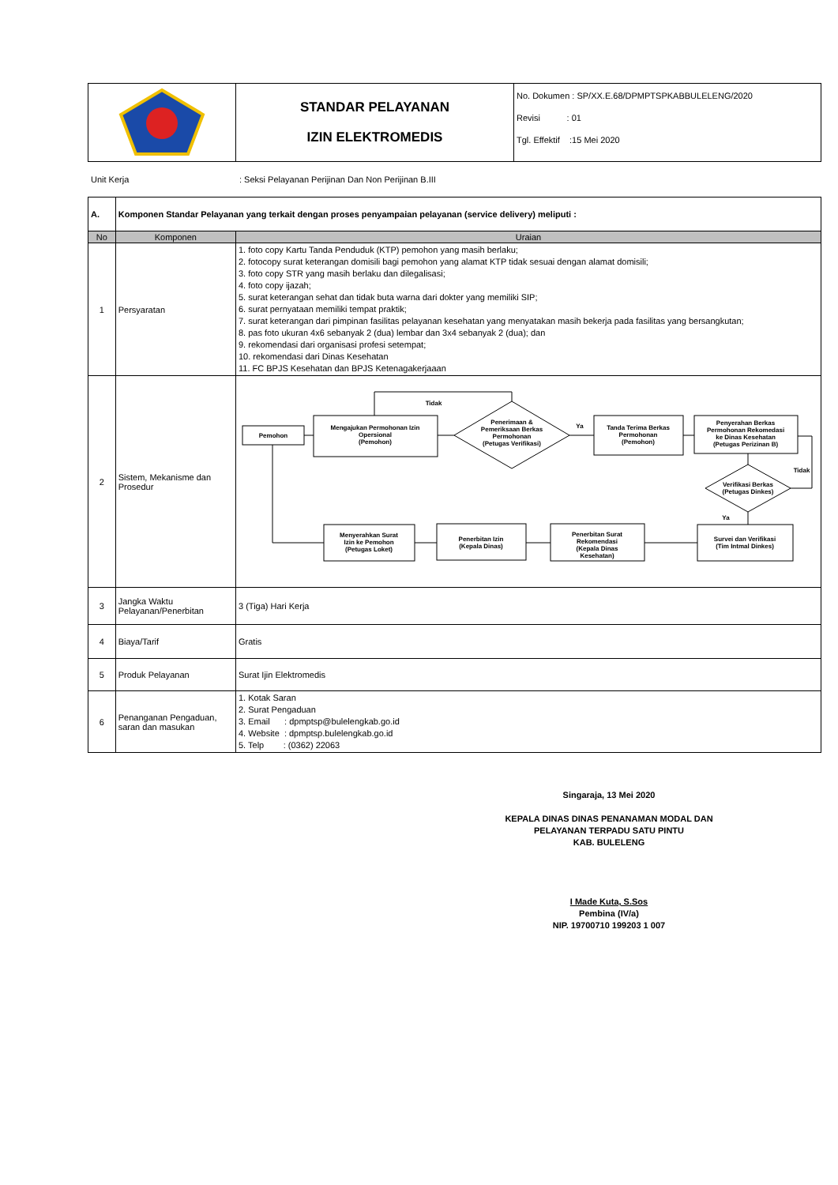| | STANDAR PELAYANAN IZIN ELEKTROMEDIS | No. Dokumen : SP/XX.E.68/DPMPTSPKABBULELENG/2020 Revisi : 01 Tgl. Effektif :15 Mei 2020 |
Unit Kerja: Seksi Pelayanan Perijinan Dan Non Perijinan B.III
| A. | Komponen Standar Pelayanan yang terkait dengan proses penyampaian pelayanan (service delivery) meliputi : | |
| No | Komponen | Uraian |
| 1 | Persyaratan | 1. foto copy Kartu Tanda Penduduk (KTP) pemohon yang masih berlaku; 2. fotocopy surat keterangan domisili bagi pemohon yang alamat KTP tidak sesuai dengan alamat domisili; 3. foto copy STR yang masih berlaku dan dilegalisasi; 4. foto copy ijazah; 5. surat keterangan sehat dan tidak buta warna dari dokter yang memiliki SIP; 6. surat pernyataan memiliki tempat praktik; 7. surat keterangan dari pimpinan fasilitas pelayanan kesehatan yang menyatakan masih bekerja pada fasilitas yang bersangkutan; 8. pas foto ukuran 4x6 sebanyak 2 (dua) lembar dan 3x4 sebanyak 2 (dua); dan 9. rekomendasi dari organisasi profesi setempat; 10. rekomendasi dari Dinas Kesehatan 11. FC BPJS Kesehatan dan BPJS Ketenagakerjaaan |
| 2 | Sistem, Mekanisme dan Prosedur | Pemohon Mengajukan Permohonan Izin Opersional (Pemohon) Penerimaan & Pemeriksaan Berkas Permohonan (Petugas Verifikasi) Tidak Ya Tanda Terima Berkas Permohonan (Pemohon) Penyerahan Berkas Permohonan Rekomedasi ke Dinas Kesehatan (Petugas Perizinan B) Tidak Verifikasi Berkas (Petugas Dinkes) Ya Survei dan Verifikasi (Tim Intmal Dinkes) Penerbitan Surat Rekomendasi (Kepala Dinas Kesehatan) Penerbitan Izin (Kepala Dinas) Menyerahkan Surat Izin ke Pemohon (Petugas Loket) |
| 3 | Jangka Waktu Pelayanan/Penerbitan | 3 (Tiga) Hari Kerja |
| 4 | Biaya/Tarif | Gratis |
| 5 | Produk Pelayanan | Surat Ijin Elektromedis |
| 6 | Penanganan Pengaduan, saran dan masukan | 1. Kotak Saran 2. Surat Pengaduan 3. Email : dpmptsp@bulelengkab.go.id 4. Website : dpmptsp.bulelengkab.go.id 5. Telp : (0362) 22063 |
Singaraja, 13 Mei 2020
KEPALA DINAS DINAS PENANAMAN MODAL DAN
PELAYANAN TERPADU SATU PINTU
KAB. BULELENG
I Made Kuta, S.Sos
Pembina (IV/a)
NIP. 19700710 199203 1 007